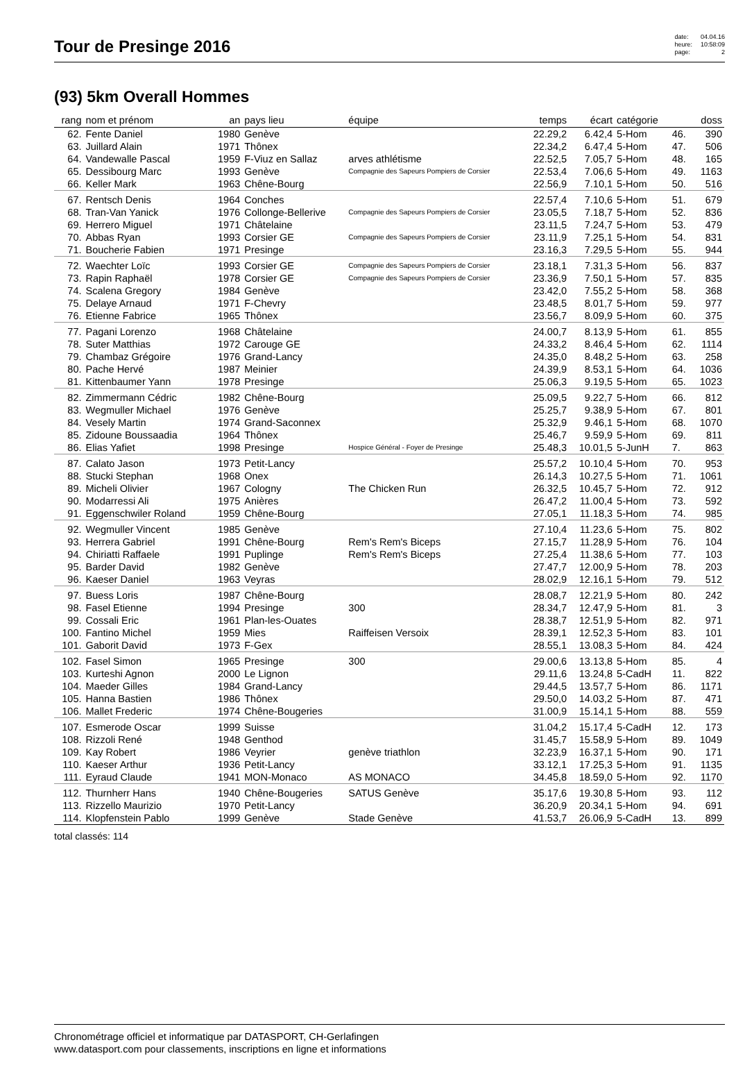Tour de Presinge 2016
date: 04.04.16 heure: 10:58:09 page: 2
(93) 5km Overall Hommes
| rang | nom et prénom | an | pays lieu | équipe | temps | écart | catégorie | | doss |
| --- | --- | --- | --- | --- | --- | --- | --- | --- | --- |
| 62. | Fente Daniel | 1980 | Genève | | 22.29,2 | 6.42,4 | 5-Hom | 46. | 390 |
| 63. | Juillard Alain | 1971 | Thônex | | 22.34,2 | 6.47,4 | 5-Hom | 47. | 506 |
| 64. | Vandewalle Pascal | 1959 | F-Viuz en Sallaz | arves athlétisme | 22.52,5 | 7.05,7 | 5-Hom | 48. | 165 |
| 65. | Dessibourg Marc | 1993 | Genève | Compagnie des Sapeurs Pompiers de Corsier | 22.53,4 | 7.06,6 | 5-Hom | 49. | 1163 |
| 66. | Keller Mark | 1963 | Chêne-Bourg | | 22.56,9 | 7.10,1 | 5-Hom | 50. | 516 |
| 67. | Rentsch Denis | 1964 | Conches | | 22.57,4 | 7.10,6 | 5-Hom | 51. | 679 |
| 68. | Tran-Van Yanick | 1976 | Collonge-Bellerive | Compagnie des Sapeurs Pompiers de Corsier | 23.05,5 | 7.18,7 | 5-Hom | 52. | 836 |
| 69. | Herrero Miguel | 1971 | Châtelaine | | 23.11,5 | 7.24,7 | 5-Hom | 53. | 479 |
| 70. | Abbas Ryan | 1993 | Corsier GE | Compagnie des Sapeurs Pompiers de Corsier | 23.11,9 | 7.25,1 | 5-Hom | 54. | 831 |
| 71. | Boucherie Fabien | 1971 | Presinge | | 23.16,3 | 7.29,5 | 5-Hom | 55. | 944 |
| 72. | Waechter Loïc | 1993 | Corsier GE | Compagnie des Sapeurs Pompiers de Corsier | 23.18,1 | 7.31,3 | 5-Hom | 56. | 837 |
| 73. | Rapin Raphaël | 1978 | Corsier GE | Compagnie des Sapeurs Pompiers de Corsier | 23.36,9 | 7.50,1 | 5-Hom | 57. | 835 |
| 74. | Scalena Gregory | 1984 | Genève | | 23.42,0 | 7.55,2 | 5-Hom | 58. | 368 |
| 75. | Delaye Arnaud | 1971 | F-Chevry | | 23.48,5 | 8.01,7 | 5-Hom | 59. | 977 |
| 76. | Etienne Fabrice | 1965 | Thônex | | 23.56,7 | 8.09,9 | 5-Hom | 60. | 375 |
| 77. | Pagani Lorenzo | 1968 | Châtelaine | | 24.00,7 | 8.13,9 | 5-Hom | 61. | 855 |
| 78. | Suter Matthias | 1972 | Carouge GE | | 24.33,2 | 8.46,4 | 5-Hom | 62. | 1114 |
| 79. | Chambaz Grégoire | 1976 | Grand-Lancy | | 24.35,0 | 8.48,2 | 5-Hom | 63. | 258 |
| 80. | Pache Hervé | 1987 | Meinier | | 24.39,9 | 8.53,1 | 5-Hom | 64. | 1036 |
| 81. | Kittenbaumer Yann | 1978 | Presinge | | 25.06,3 | 9.19,5 | 5-Hom | 65. | 1023 |
| 82. | Zimmermann Cédric | 1982 | Chêne-Bourg | | 25.09,5 | 9.22,7 | 5-Hom | 66. | 812 |
| 83. | Wegmuller Michael | 1976 | Genève | | 25.25,7 | 9.38,9 | 5-Hom | 67. | 801 |
| 84. | Vesely Martin | 1974 | Grand-Saconnex | | 25.32,9 | 9.46,1 | 5-Hom | 68. | 1070 |
| 85. | Zidoune Boussaadia | 1964 | Thônex | | 25.46,7 | 9.59,9 | 5-Hom | 69. | 811 |
| 86. | Elias Yafiet | 1998 | Presinge | Hospice Général - Foyer de Presinge | 25.48,3 | 10.01,5 | 5-JunH | 7. | 863 |
| 87. | Calato Jason | 1973 | Petit-Lancy | | 25.57,2 | 10.10,4 | 5-Hom | 70. | 953 |
| 88. | Stucki Stephan | 1968 | Onex | | 26.14,3 | 10.27,5 | 5-Hom | 71. | 1061 |
| 89. | Micheli Olivier | 1967 | Cologny | The Chicken Run | 26.32,5 | 10.45,7 | 5-Hom | 72. | 912 |
| 90. | Modarressi Ali | 1975 | Anières | | 26.47,2 | 11.00,4 | 5-Hom | 73. | 592 |
| 91. | Eggenschwiler Roland | 1959 | Chêne-Bourg | | 27.05,1 | 11.18,3 | 5-Hom | 74. | 985 |
| 92. | Wegmuller Vincent | 1985 | Genève | | 27.10,4 | 11.23,6 | 5-Hom | 75. | 802 |
| 93. | Herrera Gabriel | 1991 | Chêne-Bourg | Rem's Rem's Biceps | 27.15,7 | 11.28,9 | 5-Hom | 76. | 104 |
| 94. | Chiriatti Raffaele | 1991 | Puplinge | Rem's Rem's Biceps | 27.25,4 | 11.38,6 | 5-Hom | 77. | 103 |
| 95. | Barder David | 1982 | Genève | | 27.47,7 | 12.00,9 | 5-Hom | 78. | 203 |
| 96. | Kaeser Daniel | 1963 | Veyras | | 28.02,9 | 12.16,1 | 5-Hom | 79. | 512 |
| 97. | Buess Loris | 1987 | Chêne-Bourg | | 28.08,7 | 12.21,9 | 5-Hom | 80. | 242 |
| 98. | Fasel Etienne | 1994 | Presinge | 300 | 28.34,7 | 12.47,9 | 5-Hom | 81. | 3 |
| 99. | Cossali Eric | 1961 | Plan-les-Ouates | | 28.38,7 | 12.51,9 | 5-Hom | 82. | 971 |
| 100. | Fantino Michel | 1959 | Mies | Raiffeisen Versoix | 28.39,1 | 12.52,3 | 5-Hom | 83. | 101 |
| 101. | Gaborit David | 1973 | F-Gex | | 28.55,1 | 13.08,3 | 5-Hom | 84. | 424 |
| 102. | Fasel Simon | 1965 | Presinge | 300 | 29.00,6 | 13.13,8 | 5-Hom | 85. | 4 |
| 103. | Kurteshi Agnon | 2000 | Le Lignon | | 29.11,6 | 13.24,8 | 5-CadH | 11. | 822 |
| 104. | Maeder Gilles | 1984 | Grand-Lancy | | 29.44,5 | 13.57,7 | 5-Hom | 86. | 1171 |
| 105. | Hanna Bastien | 1986 | Thônex | | 29.50,0 | 14.03,2 | 5-Hom | 87. | 471 |
| 106. | Mallet Frederic | 1974 | Chêne-Bougeries | | 31.00,9 | 15.14,1 | 5-Hom | 88. | 559 |
| 107. | Esmerode Oscar | 1999 | Suisse | | 31.04,2 | 15.17,4 | 5-CadH | 12. | 173 |
| 108. | Rizzoli René | 1948 | Genthod | | 31.45,7 | 15.58,9 | 5-Hom | 89. | 1049 |
| 109. | Kay Robert | 1986 | Veyrier | genève triathlon | 32.23,9 | 16.37,1 | 5-Hom | 90. | 171 |
| 110. | Kaeser Arthur | 1936 | Petit-Lancy | | 33.12,1 | 17.25,3 | 5-Hom | 91. | 1135 |
| 111. | Eyraud Claude | 1941 | MON-Monaco | AS MONACO | 34.45,8 | 18.59,0 | 5-Hom | 92. | 1170 |
| 112. | Thurnherr Hans | 1940 | Chêne-Bougeries | SATUS Genève | 35.17,6 | 19.30,8 | 5-Hom | 93. | 112 |
| 113. | Rizzello Maurizio | 1970 | Petit-Lancy | | 36.20,9 | 20.34,1 | 5-Hom | 94. | 691 |
| 114. | Klopfenstein Pablo | 1999 | Genève | Stade Genève | 41.53,7 | 26.06,9 | 5-CadH | 13. | 899 |
total classés: 114
Chronométrage officiel et informatique par DATASPORT, CH-Gerlafingen
www.datasport.com pour classements, inscriptions en ligne et informations